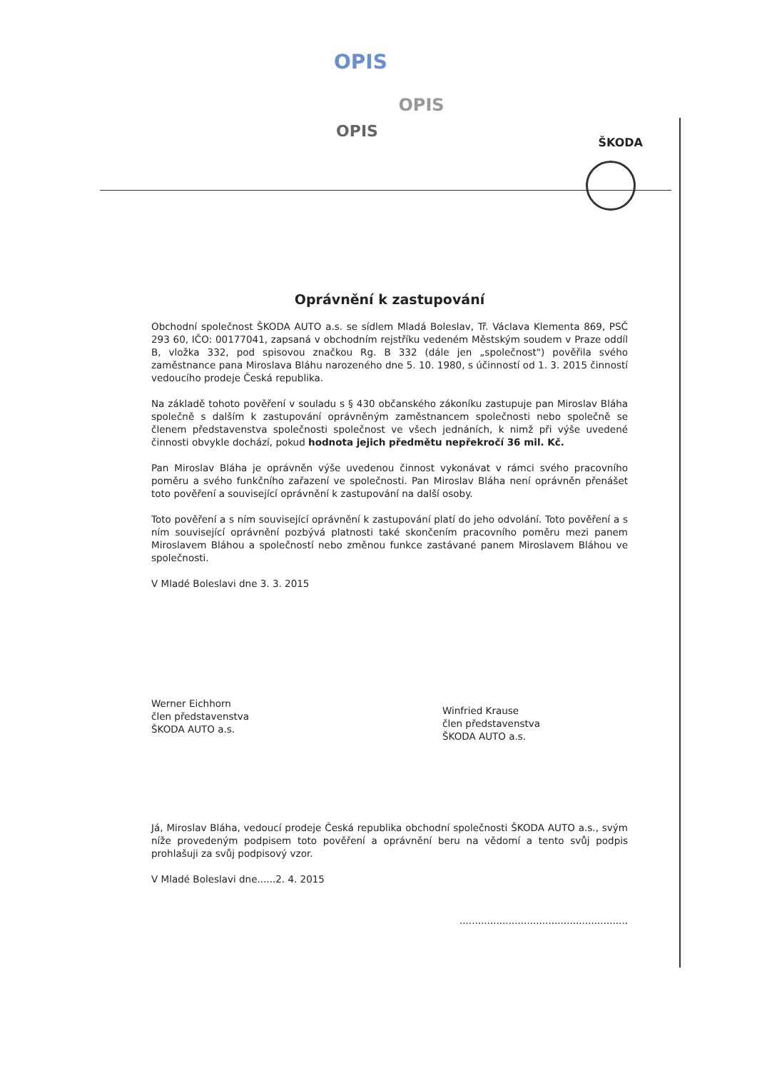OPIS
OPIS
OPIS
ŠKODA
Oprávnění k zastupování
Obchodní společnost ŠKODA AUTO a.s. se sídlem Mladá Boleslav, Tř. Václava Klementa 869, PSČ 293 60, IČO: 00177041, zapsaná v obchodním rejstříku vedeném Městským soudem v Praze oddíl B, vložka 332, pod spisovou značkou Rg. B 332 (dále jen „společnost") pověřila svého zaměstnance pana Miroslava Bláhu narozeného dne 5. 10. 1980, s účinností od 1. 3. 2015 činností vedoucího prodeje Česká republika.
Na základě tohoto pověření v souladu s § 430 občanského zákoníku zastupuje pan Miroslav Bláha společně s dalším k zastupování oprávněným zaměstnancem společnosti nebo společně se členem představenstva společnosti společnost ve všech jednáních, k nimž při výše uvedené činnosti obvykle dochází, pokud hodnota jejich předmětu nepřekročí 36 mil. Kč.
Pan Miroslav Bláha je oprávněn výše uvedenou činnost vykonávat v rámci svého pracovního poměru a svého funkčního zařazení ve společnosti. Pan Miroslav Bláha není oprávněn přenášet toto pověření a související oprávnění k zastupování na další osoby.
Toto pověření a s ním související oprávnění k zastupování platí do jeho odvolání. Toto pověření a s ním související oprávnění pozbývá platnosti také skončením pracovního poměru mezi panem Miroslavem Bláhou a společností nebo změnou funkce zastávané panem Miroslavem Bláhou ve společnosti.
V Mladé Boleslavi dne 3. 3. 2015
Werner Eichhorn
člen představenstva
ŠKODA AUTO a.s.
Winfried Krause
člen představenstva
ŠKODA AUTO a.s.
Já, Miroslav Bláha, vedoucí prodeje Česká republika obchodní společnosti ŠKODA AUTO a.s., svým níže provedeným podpisem toto pověření a oprávnění beru na vědomí a tento svůj podpis prohlašuji za svůj podpisový vzor.
V Mladé Boleslavi dne......2. 4. 2015
.......................................................